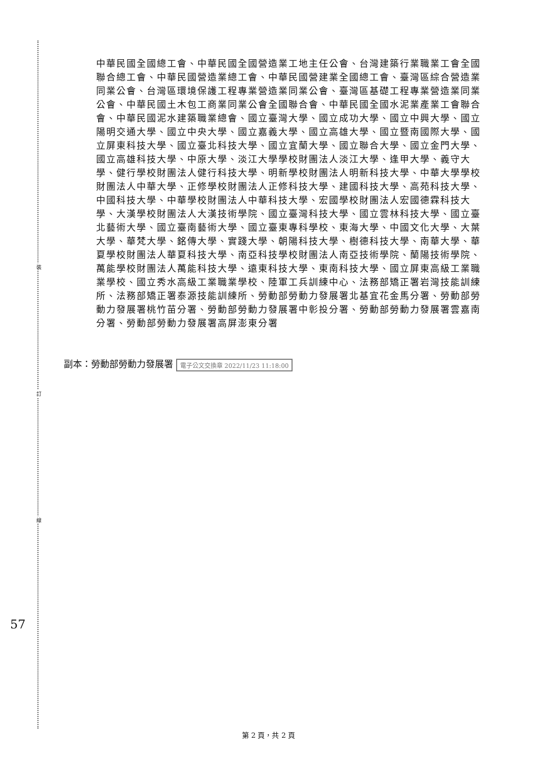裝
訂
線
57
中華民國全國總工會、中華民國全國營造業工地主任公會、台灣建築行業職業工會全國聯合總工會、中華民國營造業總工會、中華民國營建業全國總工會、臺灣區綜合營造業同業公會、台灣區環境保護工程專業營造業同業公會、臺灣區基礎工程專業營造業同業公會、中華民國土木包工商業同業公會全國聯合會、中華民國全國水泥業產業工會聯合會、中華民國泥水建築職業總會、國立臺灣大學、國立成功大學、國立中興大學、國立陽明交通大學、國立中央大學、國立嘉義大學、國立高雄大學、國立暨南國際大學、國立屏東科技大學、國立臺北科技大學、國立宜蘭大學、國立聯合大學、國立金門大學、國立高雄科技大學、中原大學、淡江大學學校財團法人淡江大學、逢甲大學、義守大學、健行學校財團法人健行科技大學、明新學校財團法人明新科技大學、中華大學學校財團法人中華大學、正修學校財團法人正修科技大學、建國科技大學、高苑科技大學、中國科技大學、中華學校財團法人中華科技大學、宏國學校財團法人宏國德霖科技大學、大漢學校財團法人大漢技術學院、國立臺灣科技大學、國立雲林科技大學、國立臺北藝術大學、國立臺南藝術大學、國立臺東專科學校、東海大學、中國文化大學、大葉大學、華梵大學、銘傳大學、實踐大學、朝陽科技大學、樹德科技大學、南華大學、華夏學校財團法人華夏科技大學、南亞科技學校財團法人南亞技術學院、蘭陽技術學院、萬能學校財團法人萬能科技大學、遠東科技大學、東南科技大學、國立屏東高級工業職業學校、國立秀水高級工業職業學校、陸軍工兵訓練中心、法務部矯正署岩灣技能訓練所、法務部矯正署泰源技能訓練所、勞動部勞動力發展署北基宜花金馬分署、勞動部勞動力發展署桃竹苗分署、勞動部勞動力發展署中彰投分署、勞動部勞動力發展署雲嘉南分署、勞動部勞動力發展署高屏澎東分署
副本：勞動部勞動力發展署 電子公文交換章 2022/11/23 11:18:00
第 2 頁，共 2 頁